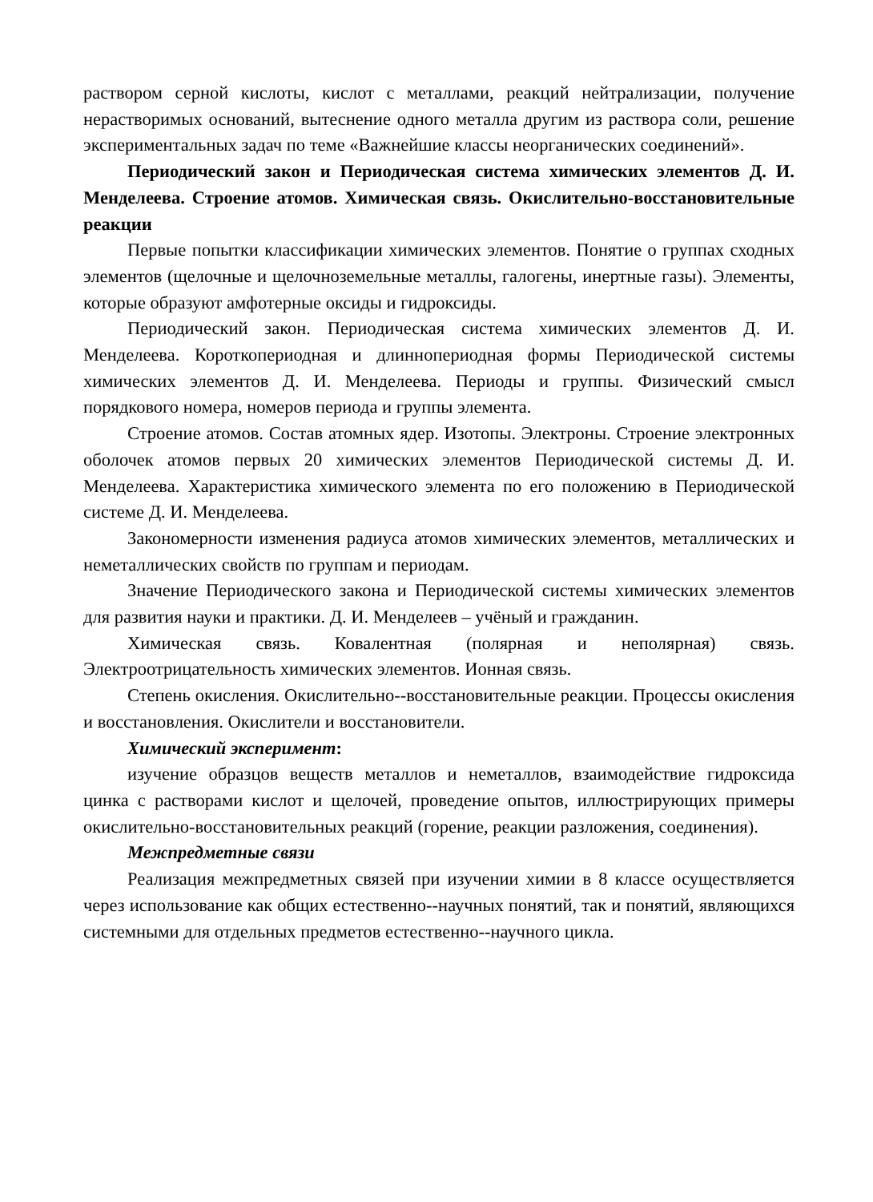раствором серной кислоты, кислот с металлами, реакций нейтрализации, получение нерастворимых оснований, вытеснение одного металла другим из раствора соли, решение экспериментальных задач по теме «Важнейшие классы неорганических соединений».
Периодический закон и Периодическая система химических элементов Д. И. Менделеева. Строение атомов. Химическая связь. Окислительно-восстановительные реакции
Первые попытки классификации химических элементов. Понятие о группах сходных элементов (щелочные и щелочноземельные металлы, галогены, инертные газы). Элементы, которые образуют амфотерные оксиды и гидроксиды.
Периодический закон. Периодическая система химических элементов Д. И. Менделеева. Короткопериодная и длиннопериодная формы Периодической системы химических элементов Д. И. Менделеева. Периоды и группы. Физический смысл порядкового номера, номеров периода и группы элемента.
Строение атомов. Состав атомных ядер. Изотопы. Электроны. Строение электронных оболочек атомов первых 20 химических элементов Периодической системы Д. И. Менделеева. Характеристика химического элемента по его положению в Периодической системе Д. И. Менделеева.
Закономерности изменения радиуса атомов химических элементов, металлических и неметаллических свойств по группам и периодам.
Значение Периодического закона и Периодической системы химических элементов для развития науки и практики. Д. И. Менделеев – учёный и гражданин.
Химическая связь. Ковалентная (полярная и неполярная) связь. Электроотрицательность химических элементов. Ионная связь.
Степень окисления. Окислительно--восстановительные реакции. Процессы окисления и восстановления. Окислители и восстановители.
Химический эксперимент:
изучение образцов веществ металлов и неметаллов, взаимодействие гидроксида цинка с растворами кислот и щелочей, проведение опытов, иллюстрирующих примеры окислительно-восстановительных реакций (горение, реакции разложения, соединения).
Межпредметные связи
Реализация межпредметных связей при изучении химии в 8 классе осуществляется через использование как общих естественно--научных понятий, так и понятий, являющихся системными для отдельных предметов естественно--научного цикла.